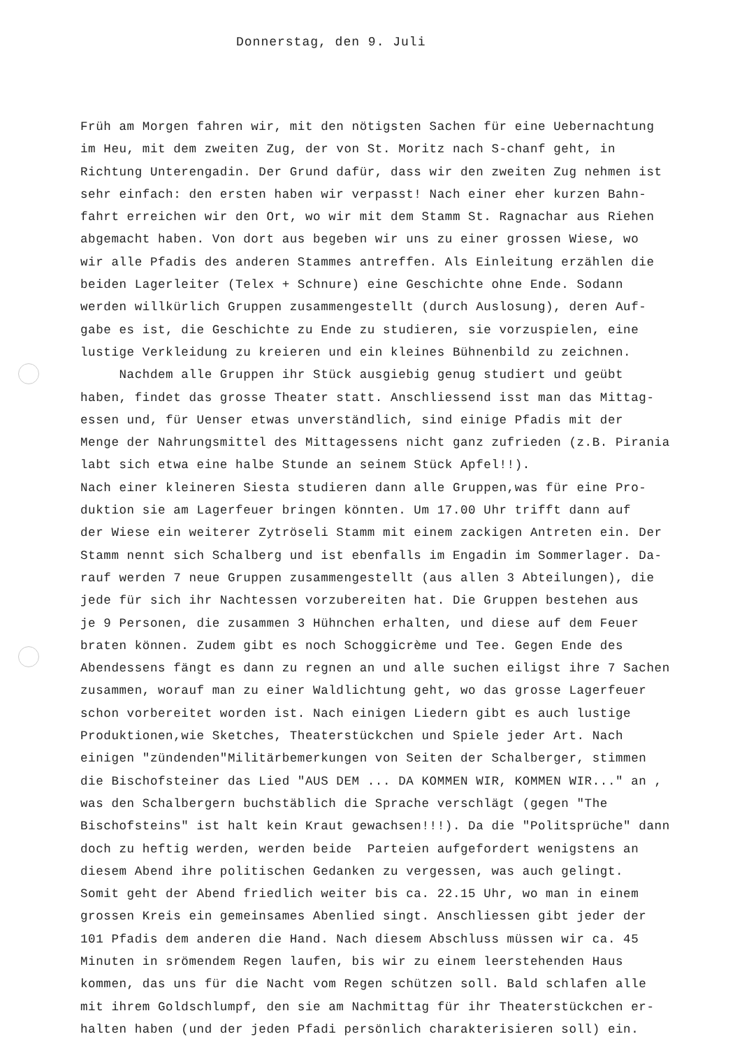Donnerstag, den 9. Juli
Früh am Morgen fahren wir, mit den nötigsten Sachen für eine Uebernachtung
im Heu, mit dem zweiten Zug, der von St. Moritz nach S-chanf geht, in
Richtung Unterengadin. Der Grund dafür, dass wir den zweiten Zug nehmen ist
sehr einfach: den ersten haben wir verpasst! Nach einer eher kurzen Bahn-
fahrt erreichen wir den Ort, wo wir mit dem Stamm St. Ragnachar aus Riehen
abgemacht haben. Von dort aus begeben wir uns zu einer grossen Wiese, wo
wir alle Pfadis des anderen Stammes antreffen. Als Einleitung erzählen die
beiden Lagerleiter (Telex + Schnure) eine Geschichte ohne Ende. Sodann
werden willkürlich Gruppen zusammengestellt (durch Auslosung), deren Auf-
gabe es ist, die Geschichte zu Ende zu studieren, sie vorzuspielen, eine
lustige Verkleidung zu kreieren und ein kleines Bühnenbild zu zeichnen.
Nachdem alle Gruppen ihr Stück ausgiebig genug studiert und geübt
haben, findet das grosse Theater statt. Anschliessend isst man das Mittag-
essen und, für Uenser etwas unverständlich, sind einige Pfadis mit der
Menge der Nahrungsmittel des Mittagessens nicht ganz zufrieden (z.B. Pirania
labt sich etwa eine halbe Stunde an seinem Stück Apfel!!).
Nach einer kleineren Siesta studieren dann alle Gruppen,was für eine Pro-
duktion sie am Lagerfeuer bringen könnten. Um 17.00 Uhr trifft dann auf
der Wiese ein weiterer Zytröseli Stamm mit einem zackigen Antreten ein. Der
Stamm nennt sich Schalberg und ist ebenfalls im Engadin im Sommerlager. Da-
rauf werden 7 neue Gruppen zusammengestellt (aus allen 3 Abteilungen), die
jede für sich ihr Nachtessen vorzubereiten hat. Die Gruppen bestehen aus
je 9 Personen, die zusammen 3 Hühnchen erhalten, und diese auf dem Feuer
braten können. Zudem gibt es noch Schoggicrème und Tee. Gegen Ende des
Abendessens fängt es dann zu regnen an und alle suchen eiligst ihre 7 Sachen
zusammen, worauf man zu einer Waldlichtung geht, wo das grosse Lagerfeuer
schon vorbereitet worden ist. Nach einigen Liedern gibt es auch lustige
Produktionen,wie Sketches, Theaterstückchen und Spiele jeder Art. Nach
einigen "zündenden"Militärbemerkungen von Seiten der Schalberger, stimmen
die Bischofsteiner das Lied "AUS DEM ... DA KOMMEN WIR, KOMMEN WIR..." an ,
was den Schalbergern buchstäblich die Sprache verschlägt (gegen "The
Bischofsteins" ist halt kein Kraut gewachsen!!!). Da die "Politsprüche" dann
doch zu heftig werden, werden beide Parteien aufgefordert wenigstens an
diesem Abend ihre politischen Gedanken zu vergessen, was auch gelingt.
Somit geht der Abend friedlich weiter bis ca. 22.15 Uhr, wo man in einem
grossen Kreis ein gemeinsames Abenlied singt. Anschliessen gibt jeder der
101 Pfadis dem anderen die Hand. Nach diesem Abschluss müssen wir ca. 45
Minuten in srömendem Regen laufen, bis wir zu einem leerstehenden Haus
kommen, das uns für die Nacht vom Regen schützen soll. Bald schlafen alle
mit ihrem Goldschlumpf, den sie am Nachmittag für ihr Theaterstückchen er-
halten haben (und der jeden Pfadi persönlich charakterisieren soll) ein.